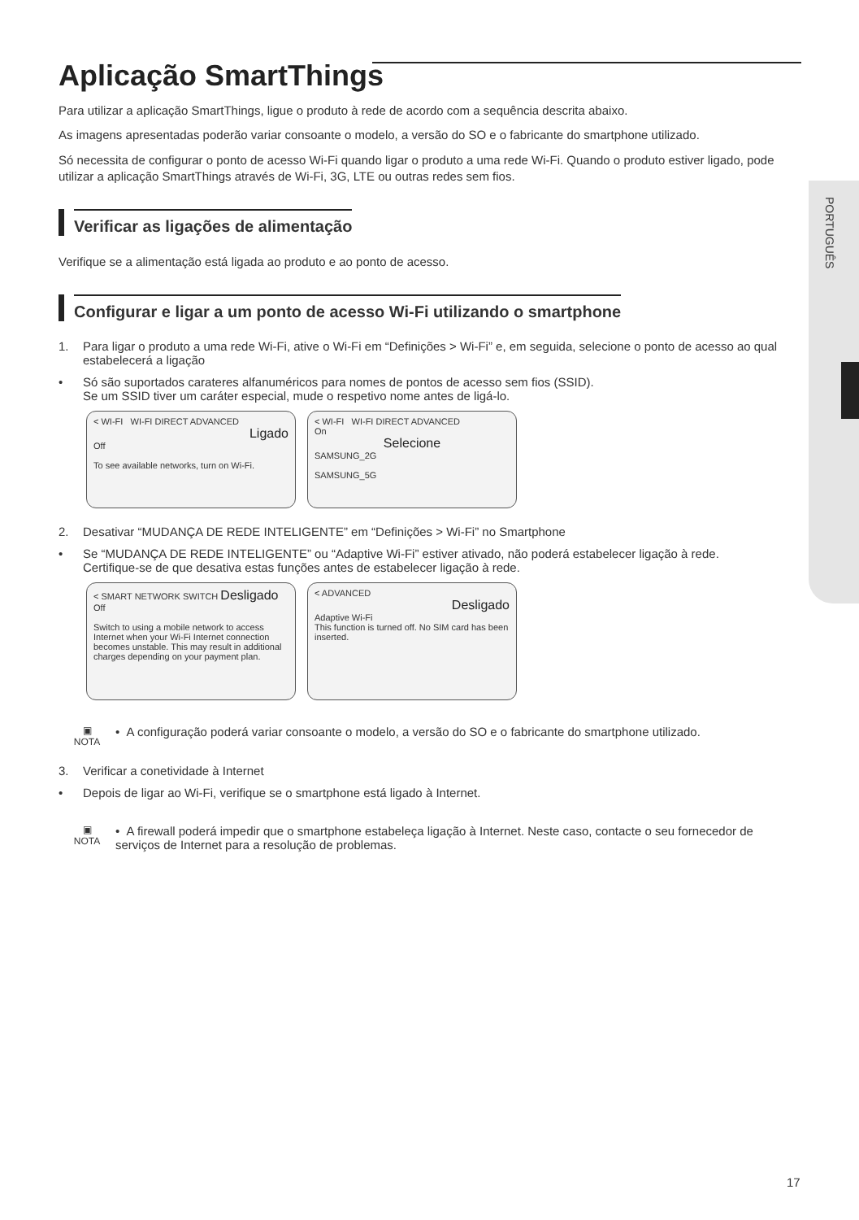PORTUGUÊS
Aplicação SmartThings
Para utilizar a aplicação SmartThings, ligue o produto à rede de acordo com a sequência descrita abaixo.
As imagens apresentadas poderão variar consoante o modelo, a versão do SO e o fabricante do smartphone utilizado.
Só necessita de configurar o ponto de acesso Wi-Fi quando ligar o produto a uma rede Wi-Fi. Quando o produto estiver ligado, pode utilizar a aplicação SmartThings através de Wi-Fi, 3G, LTE ou outras redes sem fios.
Verificar as ligações de alimentação
Verifique se a alimentação está ligada ao produto e ao ponto de acesso.
Configurar e ligar a um ponto de acesso Wi-Fi utilizando o smartphone
1. Para ligar o produto a uma rede Wi-Fi, ative o Wi-Fi em “Definições > Wi-Fi” e, em seguida, selecione o ponto de acesso ao qual estabelecerá a ligação
• Só são suportados carateres alfanuméricos para nomes de pontos de acesso sem fios (SSID).
Se um SSID tiver um caráter especial, mude o respetivo nome antes de ligá-lo.
< WI-FI WI-FI DIRECT ADVANCED
Ligado
Off
To see available networks, turn on Wi-Fi.
< WI-FI WI-FI DIRECT ADVANCED
On
Selecione
SAMSUNG_2G
SAMSUNG_5G
2. Desativar “MUDANÇA DE REDE INTELIGENTE” em “Definições > Wi-Fi” no Smartphone
• Se “MUDANÇA DE REDE INTELIGENTE” ou “Adaptive Wi-Fi” estiver ativado, não poderá estabelecer ligação à rede.
Certifique-se de que desativa estas funções antes de estabelecer ligação à rede.
< SMART NETWORK SWITCH Desligado
Off
Switch to using a mobile network to access Internet when your Wi-Fi Internet connection becomes unstable. This may result in additional charges depending on your payment plan.
< ADVANCED
Desligado
Adaptive Wi-Fi
This function is turned off. No SIM card has been inserted.
▣
NOTA
• A configuração poderá variar consoante o modelo, a versão do SO e o fabricante do smartphone utilizado.
3. Verificar a conetividade à Internet
• Depois de ligar ao Wi-Fi, verifique se o smartphone está ligado à Internet.
▣
NOTA
• A firewall poderá impedir que o smartphone estabeleça ligação à Internet. Neste caso, contacte o seu fornecedor de serviços de Internet para a resolução de problemas.
17